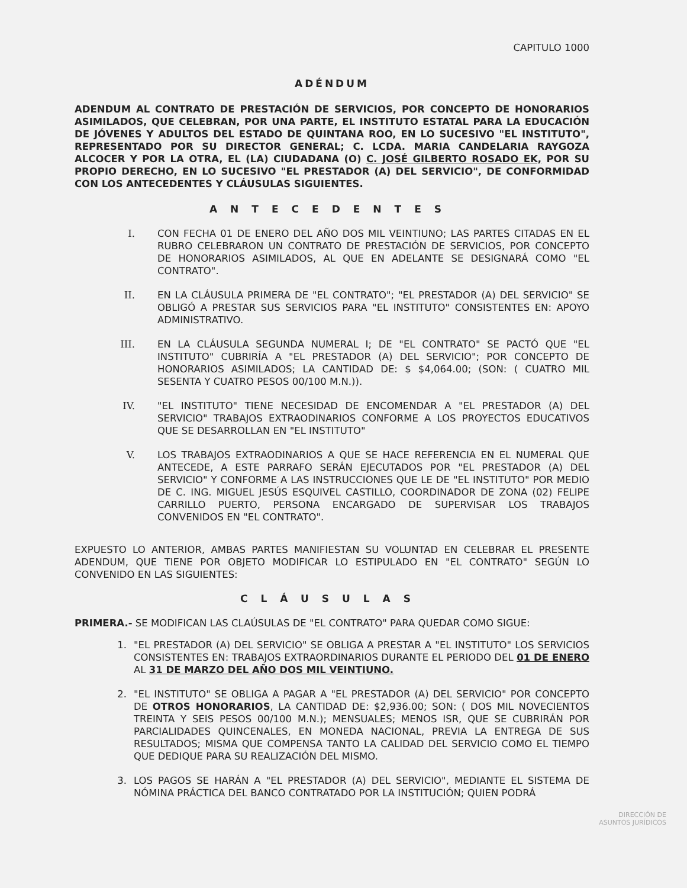CAPITULO 1000
ADÉNDUM
ADENDUM AL CONTRATO DE PRESTACIÓN DE SERVICIOS, POR CONCEPTO DE HONORARIOS ASIMILADOS, QUE CELEBRAN, POR UNA PARTE, EL INSTITUTO ESTATAL PARA LA EDUCACIÓN DE JÓVENES Y ADULTOS DEL ESTADO DE QUINTANA ROO, EN LO SUCESIVO "EL INSTITUTO", REPRESENTADO POR SU DIRECTOR GENERAL; C. LCDA. MARIA CANDELARIA RAYGOZA ALCOCER Y POR LA OTRA, EL (LA) CIUDADANA (O) C. JOSÉ GILBERTO ROSADO EK, POR SU PROPIO DERECHO, EN LO SUCESIVO "EL PRESTADOR (A) DEL SERVICIO", DE CONFORMIDAD CON LOS ANTECEDENTES Y CLÁUSULAS SIGUIENTES.
ANTECEDENTES
I. CON FECHA 01 DE ENERO DEL AÑO DOS MIL VEINTIUNO; LAS PARTES CITADAS EN EL RUBRO CELEBRARON UN CONTRATO DE PRESTACIÓN DE SERVICIOS, POR CONCEPTO DE HONORARIOS ASIMILADOS, AL QUE EN ADELANTE SE DESIGNARÁ COMO "EL CONTRATO".
II. EN LA CLÁUSULA PRIMERA DE "EL CONTRATO"; "EL PRESTADOR (A) DEL SERVICIO" SE OBLIGÓ A PRESTAR SUS SERVICIOS PARA "EL INSTITUTO" CONSISTENTES EN: APOYO ADMINISTRATIVO.
III. EN LA CLÁUSULA SEGUNDA NUMERAL I; DE "EL CONTRATO" SE PACTÓ QUE "EL INSTITUTO" CUBRIRÍA A "EL PRESTADOR (A) DEL SERVICIO"; POR CONCEPTO DE HONORARIOS ASIMILADOS; LA CANTIDAD DE: $ $4,064.00; (SON: ( CUATRO MIL SESENTA Y CUATRO PESOS 00/100 M.N.)).
IV. "EL INSTITUTO" TIENE NECESIDAD DE ENCOMENDAR A "EL PRESTADOR (A) DEL SERVICIO" TRABAJOS EXTRAODINARIOS CONFORME A LOS PROYECTOS EDUCATIVOS QUE SE DESARROLLAN EN "EL INSTITUTO"
V. LOS TRABAJOS EXTRAODINARIOS A QUE SE HACE REFERENCIA EN EL NUMERAL QUE ANTECEDE, A ESTE PARRAFO SERÁN EJECUTADOS POR "EL PRESTADOR (A) DEL SERVICIO" Y CONFORME A LAS INSTRUCCIONES QUE LE DE "EL INSTITUTO" POR MEDIO DE C. ING. MIGUEL JESÚS ESQUIVEL CASTILLO, COORDINADOR DE ZONA (02) FELIPE CARRILLO PUERTO, PERSONA ENCARGADO DE SUPERVISAR LOS TRABAJOS CONVENIDOS EN "EL CONTRATO".
EXPUESTO LO ANTERIOR, AMBAS PARTES MANIFIESTAN SU VOLUNTAD EN CELEBRAR EL PRESENTE ADENDUM, QUE TIENE POR OBJETO MODIFICAR LO ESTIPULADO EN "EL CONTRATO" SEGÚN LO CONVENIDO EN LAS SIGUIENTES:
CLÁUSULAS
PRIMERA.- SE MODIFICAN LAS CLAÚSULAS DE "EL CONTRATO" PARA QUEDAR COMO SIGUE:
1. "EL PRESTADOR (A) DEL SERVICIO" SE OBLIGA A PRESTAR A "EL INSTITUTO" LOS SERVICIOS CONSISTENTES EN: TRABAJOS EXTRAORDINARIOS DURANTE EL PERIODO DEL 01 DE ENERO AL 31 DE MARZO DEL AÑO DOS MIL VEINTIUNO.
2. "EL INSTITUTO" SE OBLIGA A PAGAR A "EL PRESTADOR (A) DEL SERVICIO" POR CONCEPTO DE OTROS HONORARIOS, LA CANTIDAD DE: $2,936.00; SON: ( DOS MIL NOVECIENTOS TREINTA Y SEIS PESOS 00/100 M.N.); MENSUALES; MENOS ISR, QUE SE CUBRIRÁN POR PARCIALIDADES QUINCENALES, EN MONEDA NACIONAL, PREVIA LA ENTREGA DE SUS RESULTADOS; MISMA QUE COMPENSA TANTO LA CALIDAD DEL SERVICIO COMO EL TIEMPO QUE DEDIQUE PARA SU REALIZACIÓN DEL MISMO.
3. LOS PAGOS SE HARÁN A "EL PRESTADOR (A) DEL SERVICIO", MEDIANTE EL SISTEMA DE NÓMINA PRÁCTICA DEL BANCO CONTRATADO POR LA INSTITUCIÓN; QUIEN PODRÁ
DIRECCIÓN DE
ASUNTOS JURÍDICOS